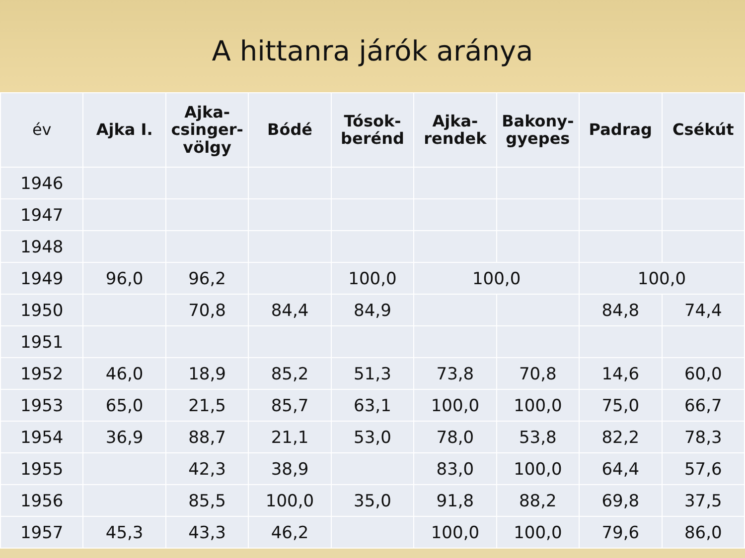A hittanra járók aránya
| év | Ajka I. | Ajka- csinger- völgy | Bódé | Tósok- berénd | Ajka- rendek | Bakony- gyepes | Padrag | Csékút |
| --- | --- | --- | --- | --- | --- | --- | --- | --- |
| 1946 | | | | | | | | |
| 1947 | | | | | | | | |
| 1948 | | | | | | | | |
| 1949 | 96,0 | 96,2 | | 100,0 | 100,0 | | 100,0 | |
| 1950 | | 70,8 | 84,4 | 84,9 | | | 84,8 | 74,4 |
| 1951 | | | | | | | | |
| 1952 | 46,0 | 18,9 | 85,2 | 51,3 | 73,8 | 70,8 | 14,6 | 60,0 |
| 1953 | 65,0 | 21,5 | 85,7 | 63,1 | 100,0 | 100,0 | 75,0 | 66,7 |
| 1954 | 36,9 | 88,7 | 21,1 | 53,0 | 78,0 | 53,8 | 82,2 | 78,3 |
| 1955 | | 42,3 | 38,9 | | 83,0 | 100,0 | 64,4 | 57,6 |
| 1956 | | 85,5 | 100,0 | 35,0 | 91,8 | 88,2 | 69,8 | 37,5 |
| 1957 | 45,3 | 43,3 | 46,2 | | 100,0 | 100,0 | 79,6 | 86,0 |